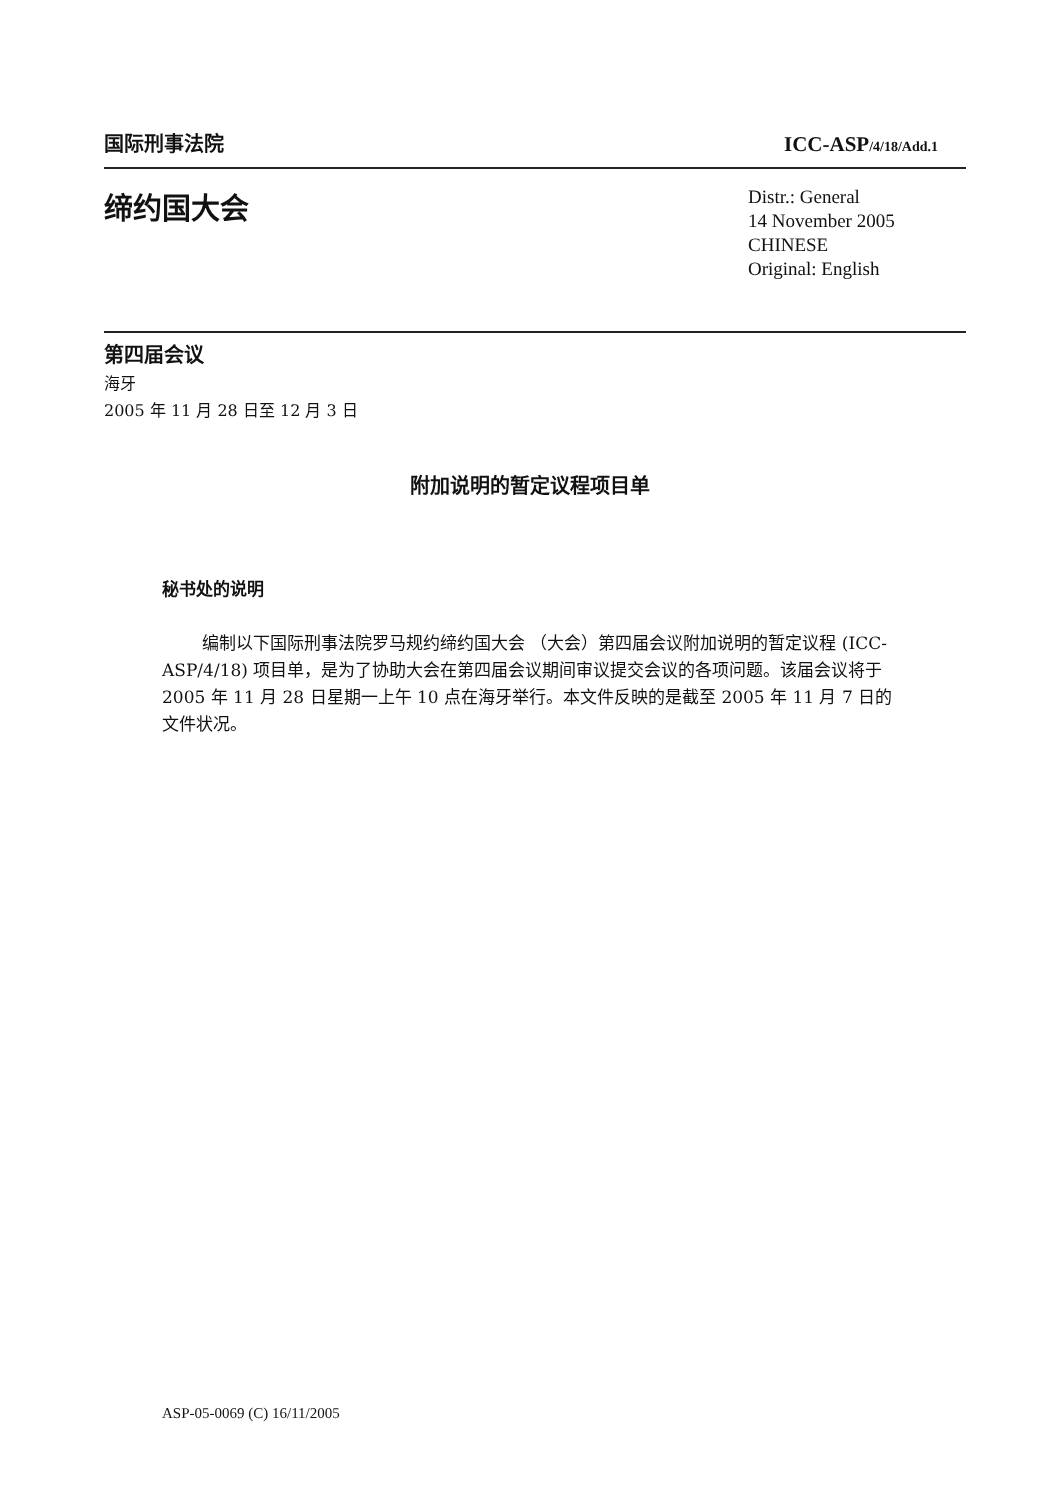国际刑事法院 ICC-ASP/4/18/Add.1
缔约国大会
Distr.: General
14 November 2005
CHINESE
Original: English
第四届会议
海牙
2005 年 11 月 28 日至 12 月 3 日
附加说明的暂定议程项目单
秘书处的说明
编制以下国际刑事法院罗马规约缔约国大会 （大会）第四届会议附加说明的暂定议程 (ICC-ASP/4/18) 项目单，是为了协助大会在第四届会议期间审议提交会议的各项问题。该届会议将于 2005 年 11 月 28 日星期一上午 10 点在海牙举行。本文件反映的是截至 2005 年 11 月 7 日的文件状况。
ASP-05-0069 (C) 16/11/2005